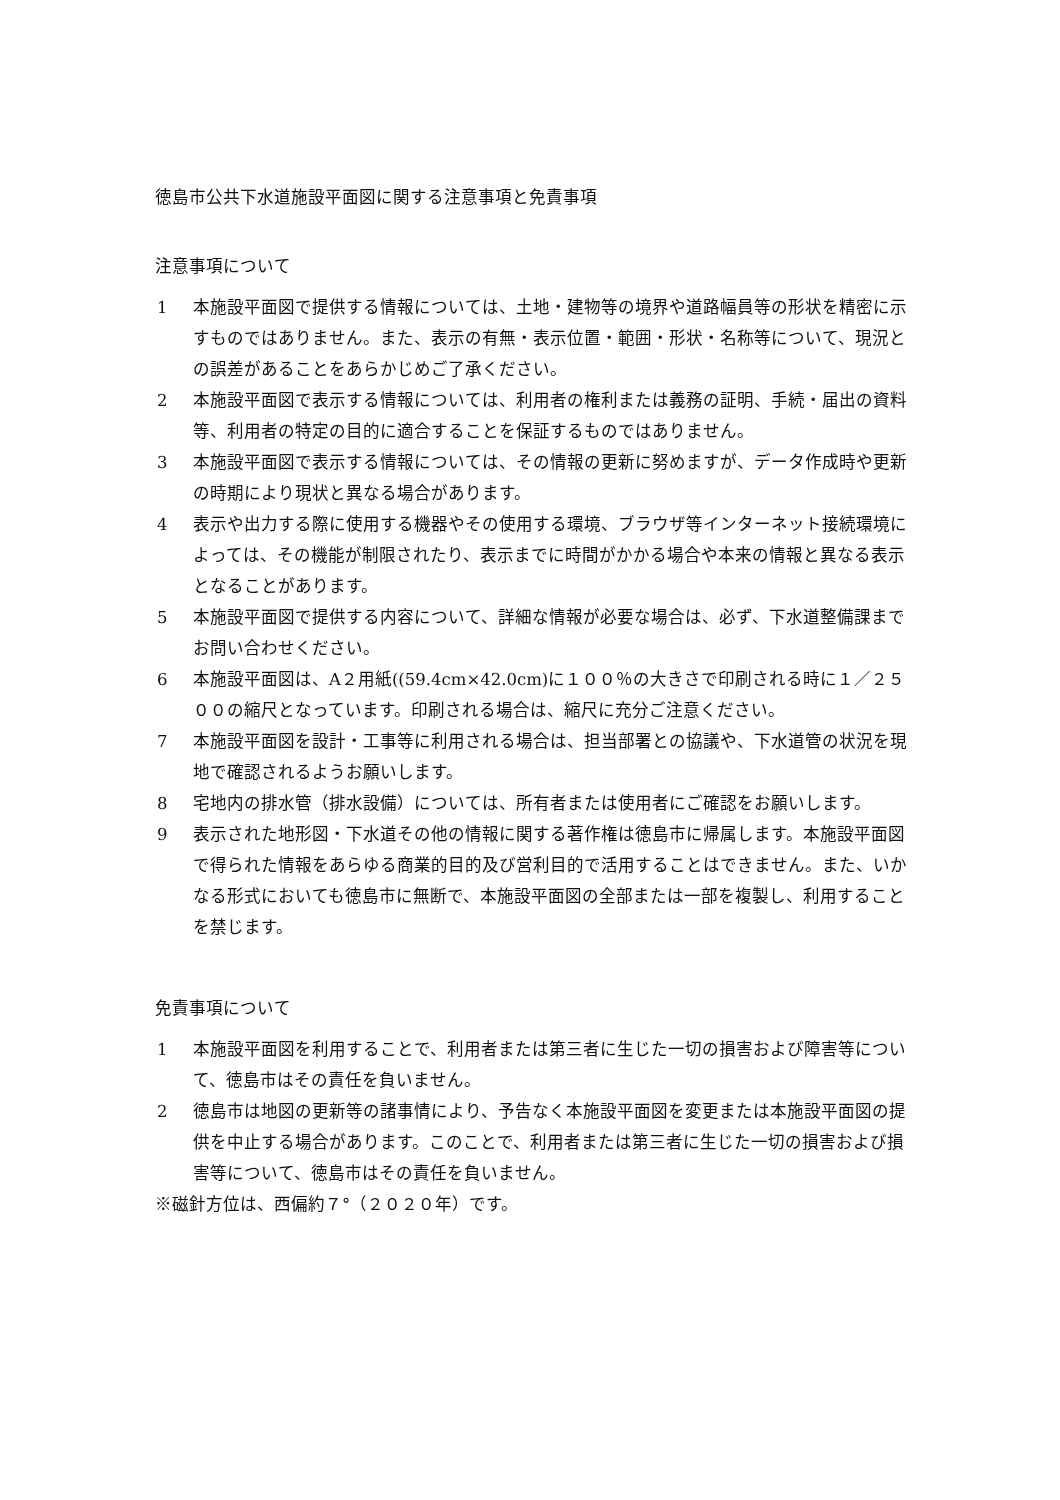徳島市公共下水道施設平面図に関する注意事項と免責事項
注意事項について
1 本施設平面図で提供する情報については、土地・建物等の境界や道路幅員等の形状を精密に示すものではありません。また、表示の有無・表示位置・範囲・形状・名称等について、現況との誤差があることをあらかじめご了承ください。
2 本施設平面図で表示する情報については、利用者の権利または義務の証明、手続・届出の資料等、利用者の特定の目的に適合することを保証するものではありません。
3 本施設平面図で表示する情報については、その情報の更新に努めますが、データ作成時や更新の時期により現状と異なる場合があります。
4 表示や出力する際に使用する機器やその使用する環境、ブラウザ等インターネット接続環境によっては、その機能が制限されたり、表示までに時間がかかる場合や本来の情報と異なる表示となることがあります。
5 本施設平面図で提供する内容について、詳細な情報が必要な場合は、必ず、下水道整備課までお問い合わせください。
6 本施設平面図は、A２用紙((59.4cm×42.0cm)に１００％の大きさで印刷される時に１／２５００の縮尺となっています。印刷される場合は、縮尺に充分ご注意ください。
7 本施設平面図を設計・工事等に利用される場合は、担当部署との協議や、下水道管の状況を現地で確認されるようお願いします。
8 宅地内の排水管（排水設備）については、所有者または使用者にご確認をお願いします。
9 表示された地形図・下水道その他の情報に関する著作権は徳島市に帰属します。本施設平面図で得られた情報をあらゆる商業的目的及び営利目的で活用することはできません。また、いかなる形式においても徳島市に無断で、本施設平面図の全部または一部を複製し、利用することを禁じます。
免責事項について
1 本施設平面図を利用することで、利用者または第三者に生じた一切の損害および障害等について、徳島市はその責任を負いません。
2 徳島市は地図の更新等の諸事情により、予告なく本施設平面図を変更または本施設平面図の提供を中止する場合があります。このことで、利用者または第三者に生じた一切の損害および損害等について、徳島市はその責任を負いません。
※磁針方位は、西偏約７°（２０２０年）です。